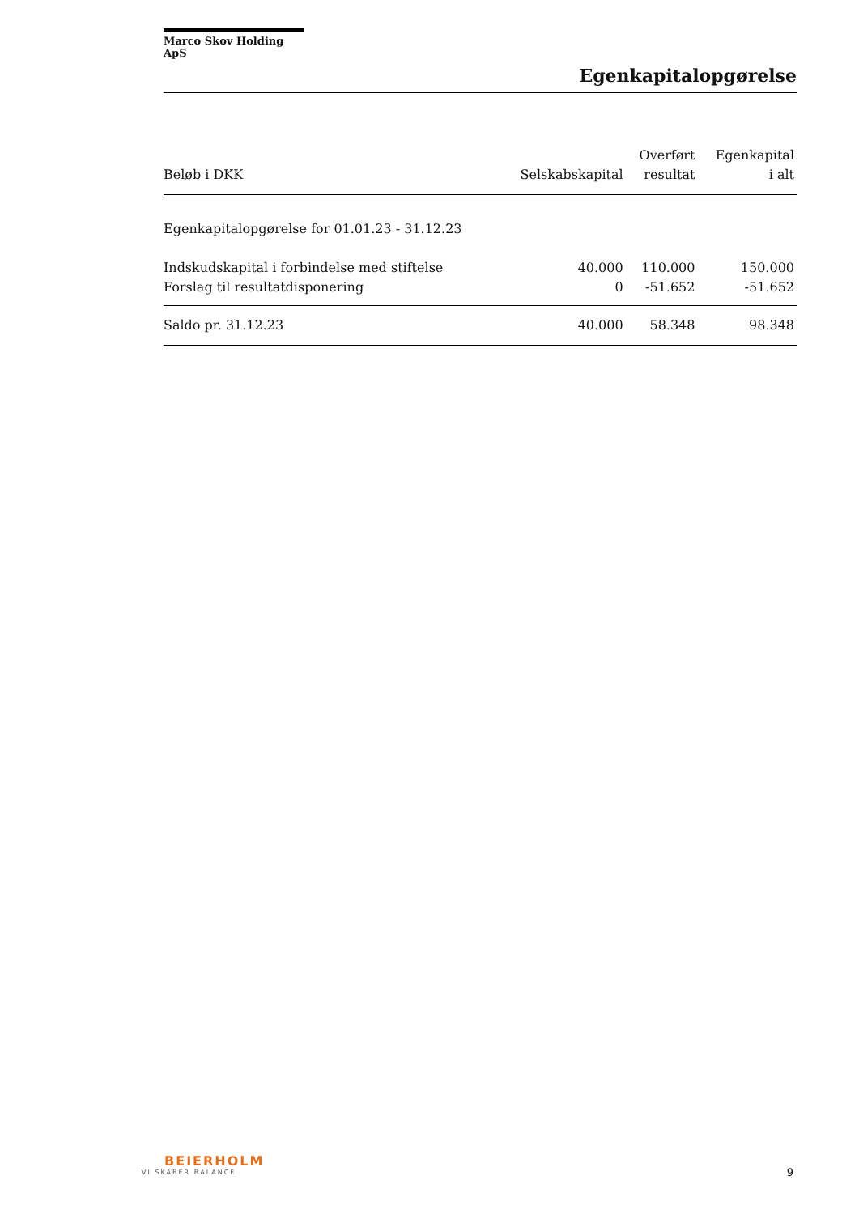Marco Skov Holding ApS
Egenkapitalopgørelse
| Beløb i DKK | Selskabskapital | Overført resultat | Egenkapital i alt |
| --- | --- | --- | --- |
| Egenkapitalopgørelse for 01.01.23 - 31.12.23 | | | |
| Indskudskapital i forbindelse med stiftelse | 40.000 | 110.000 | 150.000 |
| Forslag til resultatdisponering | 0 | -51.652 | -51.652 |
| Saldo pr. 31.12.23 | 40.000 | 58.348 | 98.348 |
BEIERHOLM
VI SKABER BALANCE
9